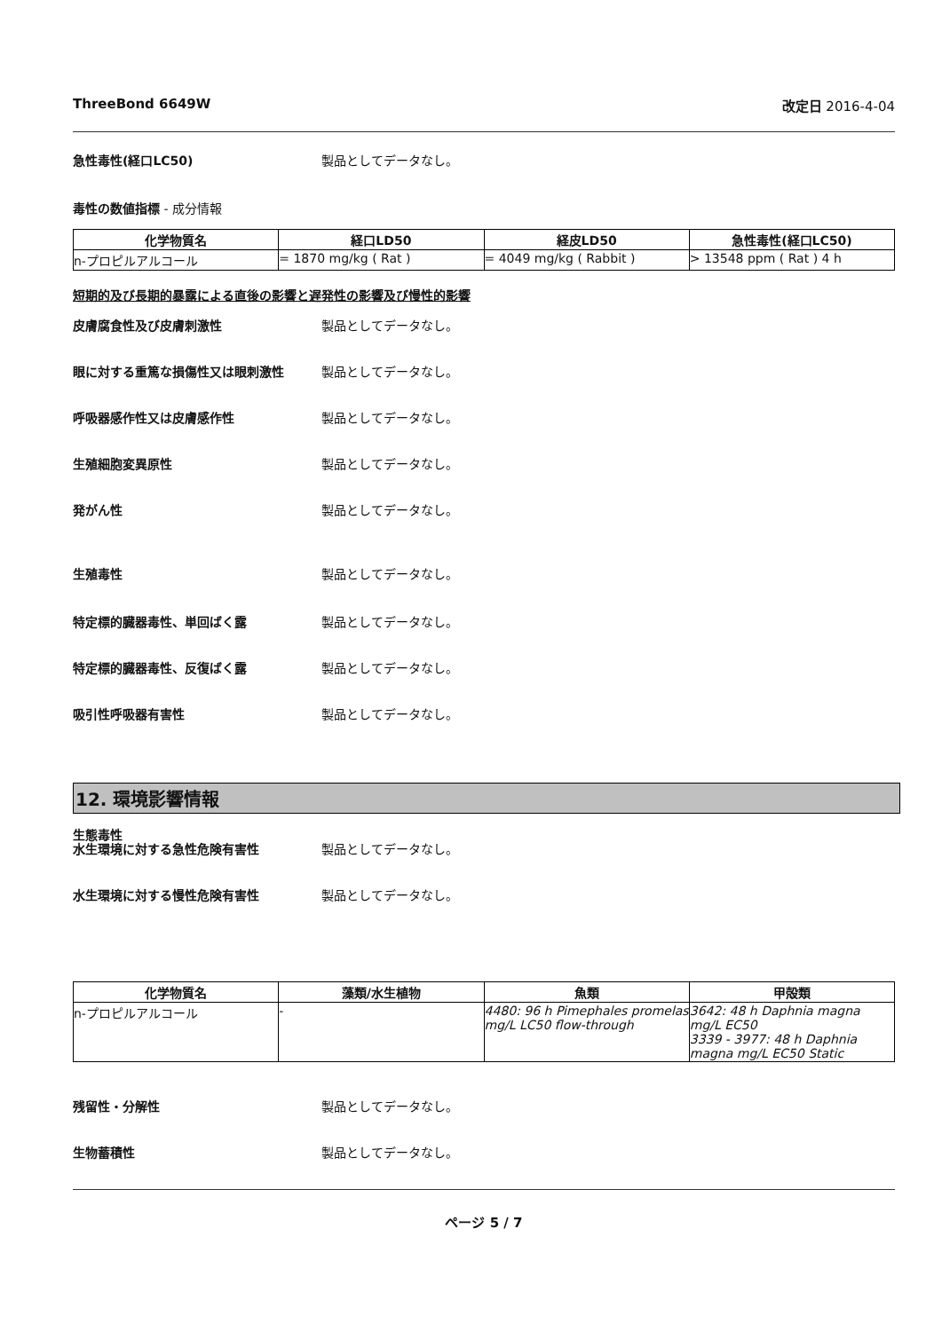ThreeBond 6649W 改定日 2016-4-04
急性毒性(経口LC50) 製品としてデータなし。
毒性の数値指標 - 成分情報
| 化学物質名 | 経口LD50 | 経皮LD50 | 急性毒性(経口LC50) |
| --- | --- | --- | --- |
| n-プロピルアルコール | = 1870 mg/kg ( Rat ) | = 4049 mg/kg ( Rabbit ) | > 13548 ppm ( Rat ) 4 h |
短期的及び長期的暴露による直後の影響と遅発性の影響及び慢性的影響
皮膚腐食性及び皮膚刺激性 製品としてデータなし。
眼に対する重篤な損傷性又は眼刺激性 製品としてデータなし。
呼吸器感作性又は皮膚感作性 製品としてデータなし。
生殖細胞変異原性 製品としてデータなし。
発がん性 製品としてデータなし。
生殖毒性 製品としてデータなし。
特定標的臓器毒性、単回ばく露 製品としてデータなし。
特定標的臓器毒性、反復ばく露 製品としてデータなし。
吸引性呼吸器有害性 製品としてデータなし。
12. 環境影響情報
生態毒性
水生環境に対する急性危険有害性 製品としてデータなし。
水生環境に対する慢性危険有害性 製品としてデータなし。
| 化学物質名 | 藻類/水生植物 | 魚類 | 甲殻類 |
| --- | --- | --- | --- |
| n-プロピルアルコール | - | 4480: 96 h Pimephales promelas mg/L LC50 flow-through | 3642: 48 h Daphnia magna mg/L EC50 3339 - 3977: 48 h Daphnia magna mg/L EC50 Static |
残留性・分解性 製品としてデータなし。
生物蓄積性 製品としてデータなし。
ページ 5 / 7